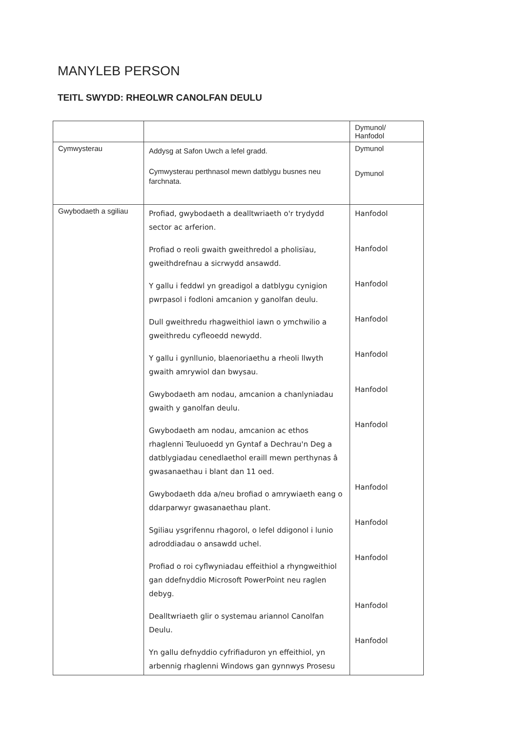MANYLEB PERSON
TEITL SWYDD: RHEOLWR CANOLFAN DEULU
| | | Dymunol/ Hanfodol |
| Cymwysterau | Addysg at Safon Uwch a lefel gradd. Cymwysterau perthnasol mewn datblygu busnes neu farchnata. | Dymunol Dymunol |
| Gwybodaeth a sgiliau | Profiad, gwybodaeth a dealltwriaeth o'r trydydd sector ac arferion. Profiad o reoli gwaith gweithredol a pholisïau, gweithdrefnau a sicrwydd ansawdd. Y gallu i feddwl yn greadigol a datblygu cynigion pwrpasol i fodloni amcanion y ganolfan deulu. Dull gweithredu rhagweithiol iawn o ymchwilio a gweithredu cyfleoedd newydd. Y gallu i gynllunio, blaenoriaethu a rheoli llwyth gwaith amrywiol dan bwysau. Gwybodaeth am nodau, amcanion a chanlyniadau gwaith y ganolfan deulu. Gwybodaeth am nodau, amcanion ac ethos rhaglenni Teuluoedd yn Gyntaf a Dechrau'n Deg a datblygiadau cenedlaethol eraill mewn perthynas â gwasanaethau i blant dan 11 oed. Gwybodaeth dda a/neu brofiad o amrywiaeth eang o ddarparwyr gwasanaethau plant. Sgiliau ysgrifennu rhagorol, o lefel ddigonol i lunio adroddiadau o ansawdd uchel. Profiad o roi cyflwyniadau effeithiol a rhyngweithiol gan ddefnyddio Microsoft PowerPoint neu raglen debyg. Dealltwriaeth glir o systemau ariannol Canolfan Deulu. Yn gallu defnyddio cyfrifiaduron yn effeithiol, yn arbennig rhaglenni Windows gan gynnwys Prosesu | Hanfodol Hanfodol Hanfodol Hanfodol Hanfodol Hanfodol Hanfodol Hanfodol Hanfodol Hanfodol Hanfodol Hanfodol |